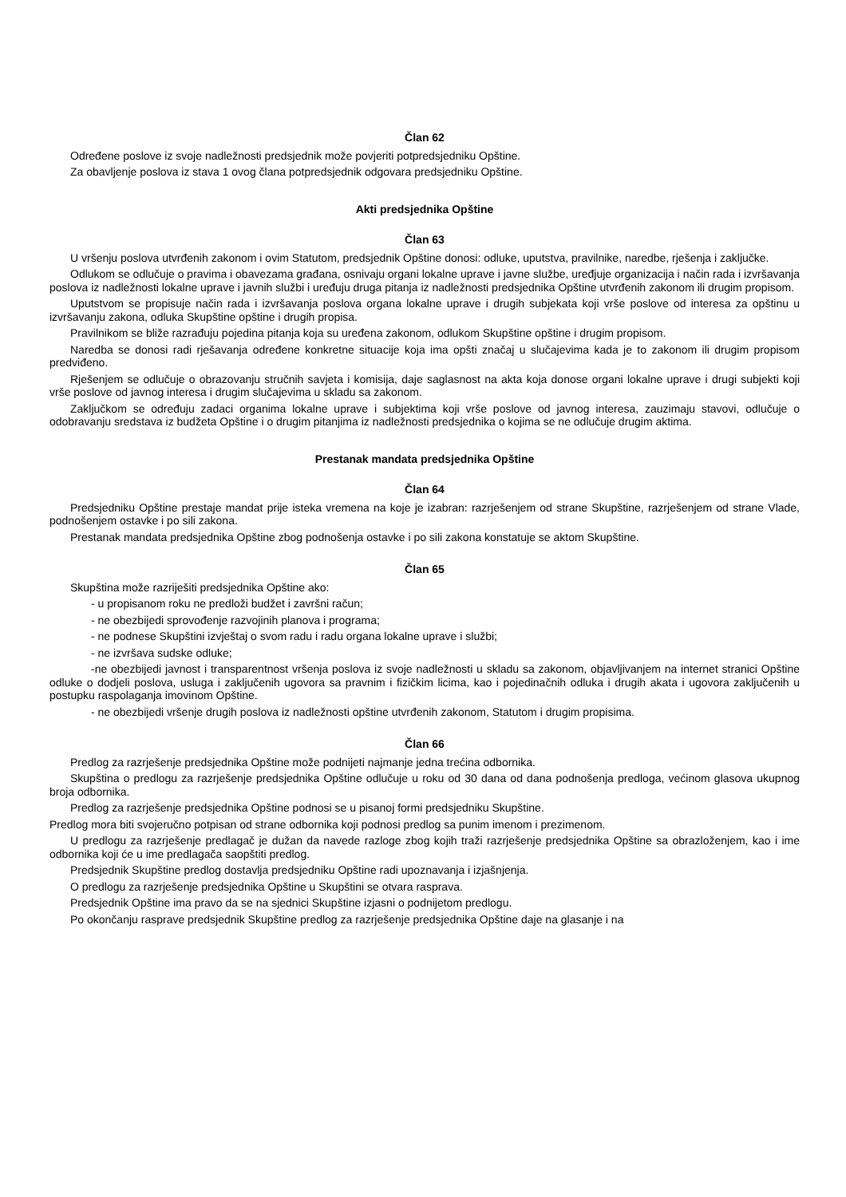Član 62
Određene poslove iz svoje nadležnosti predsjednik može povjeriti potpredsjedniku Opštine.
Za obavljenje poslova iz stava 1 ovog člana potpredsjednik odgovara predsjedniku Opštine.
Akti predsjednika Opštine
Član 63
U vršenju poslova utvrđenih zakonom i ovim Statutom, predsjednik Opštine donosi: odluke, uputstva, pravilnike, naredbe, rješenja i zaključke.
Odlukom se odlučuje o pravima i obavezama građana, osnivaju organi lokalne uprave i javne službe, uređjuje organizacija i način rada i izvršavanja poslova iz nadležnosti lokalne uprave i javnih službi i uređuju druga pitanja iz nadležnosti predsjednika Opštine utvrđenih zakonom ili drugim propisom.
Uputstvom se propisuje način rada i izvršavanja poslova organa lokalne uprave i drugih subjekata koji vrše poslove od interesa za opštinu u izvršavanju zakona, odluka Skupštine opštine i drugih propisa.
Pravilnikom se bliže razrađuju pojedina pitanja koja su uređena zakonom, odlukom Skupštine opštine i drugim propisom.
Naredba se donosi radi rješavanja određene konkretne situacije koja ima opšti značaj u slučajevima kada je to zakonom ili drugim propisom predviđeno.
Rješenjem se odlučuje o obrazovanju stručnih savjeta i komisija, daje saglasnost na akta koja donose organi lokalne uprave i drugi subjekti koji vrše poslove od javnog interesa i drugim slučajevima u skladu sa zakonom.
Zaključkom se određuju zadaci organima lokalne uprave i subjektima koji vrše poslove od javnog interesa, zauzimaju stavovi, odlučuje o odobravanju sredstava iz budžeta Opštine i o drugim pitanjima iz nadležnosti predsjednika o kojima se ne odlučuje drugim aktima.
Prestanak mandata predsjednika Opštine
Član 64
Predsjedniku Opštine prestaje mandat prije isteka vremena na koje je izabran: razrješenjem od strane Skupštine, razrješenjem od strane Vlade, podnošenjem ostavke i po sili zakona.
Prestanak mandata predsjednika Opštine zbog podnošenja ostavke i po sili zakona konstatuje se aktom Skupštine.
Član 65
Skupština može razriješiti predsjednika Opštine ako:
- u propisanom roku ne predloži budžet i završni račun;
- ne obezbijedi sprovođenje razvojinih planova i programa;
- ne podnese Skupštini izvještaj o svom radu i radu organa lokalne uprave i službi;
- ne izvršava sudske odluke;
-ne obezbijedi javnost i transparentnost vršenja poslova iz svoje nadležnosti u skladu sa zakonom, objavljivanjem na internet stranici Opštine odluke o dodjeli poslova, usluga i zaključenih ugovora sa pravnim i fizičkim licima, kao i pojedinačnih odluka i drugih akata i ugovora zaključenih u postupku raspolaganja imovinom Opštine.
- ne obezbijedi vršenje drugih poslova iz nadležnosti opštine utvrđenih zakonom, Statutom i drugim propisima.
Član 66
Predlog za razrješenje predsjednika Opštine može podnijeti najmanje jedna trećina odbornika.
Skupština o predlogu za razrješenje predsjednika Opštine odlučuje u roku od 30 dana od dana podnošenja predloga, većinom glasova ukupnog broja odbornika.
Predlog za razrješenje predsjednika Opštine podnosi se u pisanoj formi predsjedniku Skupštine.
Predlog mora biti svojeručno potpisan od strane odbornika koji podnosi predlog sa punim imenom i prezimenom.
U predlogu za razrješenje predlagač je dužan da navede razloge zbog kojih traži razrješenje predsjednika Opštine sa obrazloženjem, kao i ime odbornika koji će u ime predlagača saopštiti predlog.
Predsjednik Skupštine predlog dostavlja predsjedniku Opštine radi upoznavanja i izjašnjenja.
O predlogu za razrješenje predsjednika Opštine u Skupštini se otvara rasprava.
Predsjednik Opštine ima pravo da se na sjednici Skupštine izjasni o podnijetom predlogu.
Po okončanju rasprave predsjednik Skupštine predlog za razrješenje predsjednika Opštine daje na glasanje i na